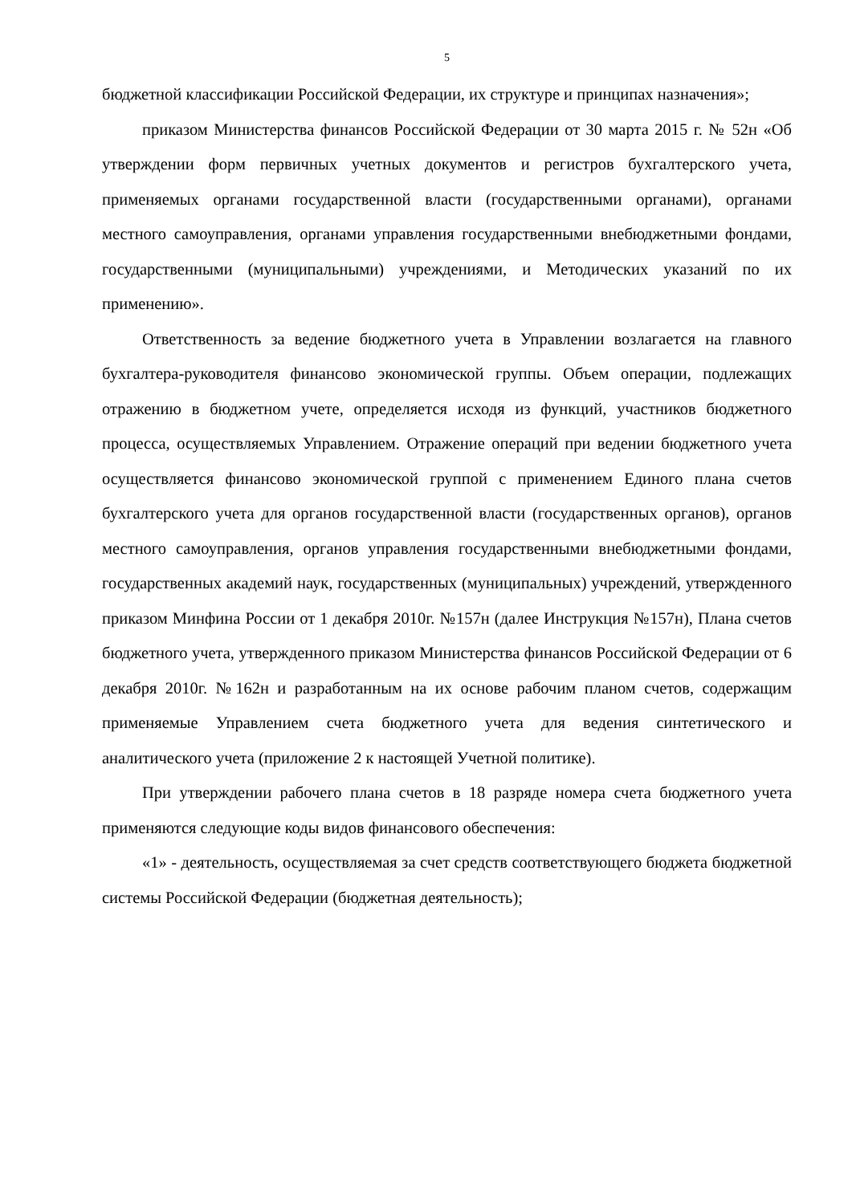5
бюджетной классификации Российской Федерации, их структуре и принципах назначения»;
приказом Министерства финансов Российской Федерации от 30 марта 2015 г. № 52н «Об утверждении форм первичных учетных документов и регистров бухгалтерского учета, применяемых органами государственной власти (государственными органами), органами местного самоуправления, органами управления государственными внебюджетными фондами, государственными (муниципальными) учреждениями, и Методических указаний по их применению».
Ответственность за ведение бюджетного учета в Управлении возлагается на главного бухгалтера-руководителя финансово экономической группы. Объем операции, подлежащих отражению в бюджетном учете, определяется исходя из функций, участников бюджетного процесса, осуществляемых Управлением. Отражение операций при ведении бюджетного учета осуществляется финансово экономической группой с применением Единого плана счетов бухгалтерского учета для органов государственной власти (государственных органов), органов местного самоуправления, органов управления государственными внебюджетными фондами, государственных академий наук, государственных (муниципальных) учреждений, утвержденного приказом Минфина России от 1 декабря 2010г. №157н (далее Инструкция №157н), Плана счетов бюджетного учета, утвержденного приказом Министерства финансов Российской Федерации от 6 декабря 2010г. №162н и разработанным на их основе рабочим планом счетов, содержащим применяемые Управлением счета бюджетного учета для ведения синтетического и аналитического учета (приложение 2 к настоящей Учетной политике).
При утверждении рабочего плана счетов в 18 разряде номера счета бюджетного учета применяются следующие коды видов финансового обеспечения:
«1» - деятельность, осуществляемая за счет средств соответствующего бюджета бюджетной системы Российской Федерации (бюджетная деятельность);